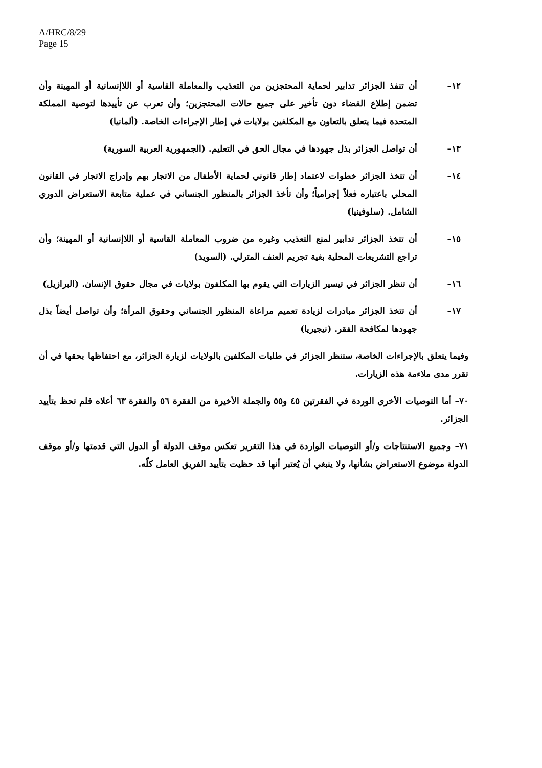A/HRC/8/29
Page 15
١٢– أن تنفذ الجزائر تدابير لحماية المحتجزين من التعذيب والمعاملة القاسية أو اللاإنسانية أو المهينة وأن تضمن إطلاع القضاء دون تأخير على جميع حالات المحتجزين؛ وأن تعرب عن تأييدها لتوصية المملكة المتحدة فيما يتعلق بالتعاون مع المكلفين بولايات في إطار الإجراءات الخاصة. (ألمانيا)
١٣– أن تواصل الجزائر بذل جهودها في مجال الحق في التعليم. (الجمهورية العربية السورية)
١٤– أن تتخذ الجزائر خطوات لاعتماد إطار قانوني لحماية الأطفال من الاتجار بهم وإدراج الاتجار في القانون المحلي باعتباره فعلاً إجرامياً؛ وأن تأخذ الجزائر بالمنظور الجنساني في عملية متابعة الاستعراض الدوري الشامل. (سلوفينيا)
١٥– أن تتخذ الجزائر تدابير لمنع التعذيب وغيره من ضروب المعاملة القاسية أو اللاإنسانية أو المهينة؛ وأن تراجع التشريعات المحلية بغية تجريم العنف المترلي. (السويد)
١٦– أن تنظر الجزائر في تيسير الزيارات التي يقوم بها المكلفون بولايات في مجال حقوق الإنسان. (البرازيل)
١٧– أن تتخذ الجزائر مبادرات لزيادة تعميم مراعاة المنظور الجنساني وحقوق المرأة؛ وأن تواصل أيضاً بذل جهودها لمكافحة الفقر. (نيجيريا)
وفيما يتعلق بالإجراءات الخاصة، ستنظر الجزائر في طلبات المكلفين بالولايات لزيارة الجزائر، مع احتفاظها بحقها في أن تقرر مدى ملاءمة هذه الزيارات.
٧٠– أما التوصيات الأخرى الوردة في الفقرتين ٤٥ و٥٥ والجملة الأخيرة من الفقرة ٥٦ والفقرة ٦٣ أعلاه فلم تحظ بتأييد الجزائر.
٧١– وجميع الاستنتاجات و/أو التوصيات الواردة في هذا التقرير تعكس موقف الدولة أو الدول التي قدمتها و/أو موقف الدولة موضوع الاستعراض بشأنها، ولا ينبغي أن يُعتبر أنها قد حظيت بتأييد الفريق العامل كلّه.